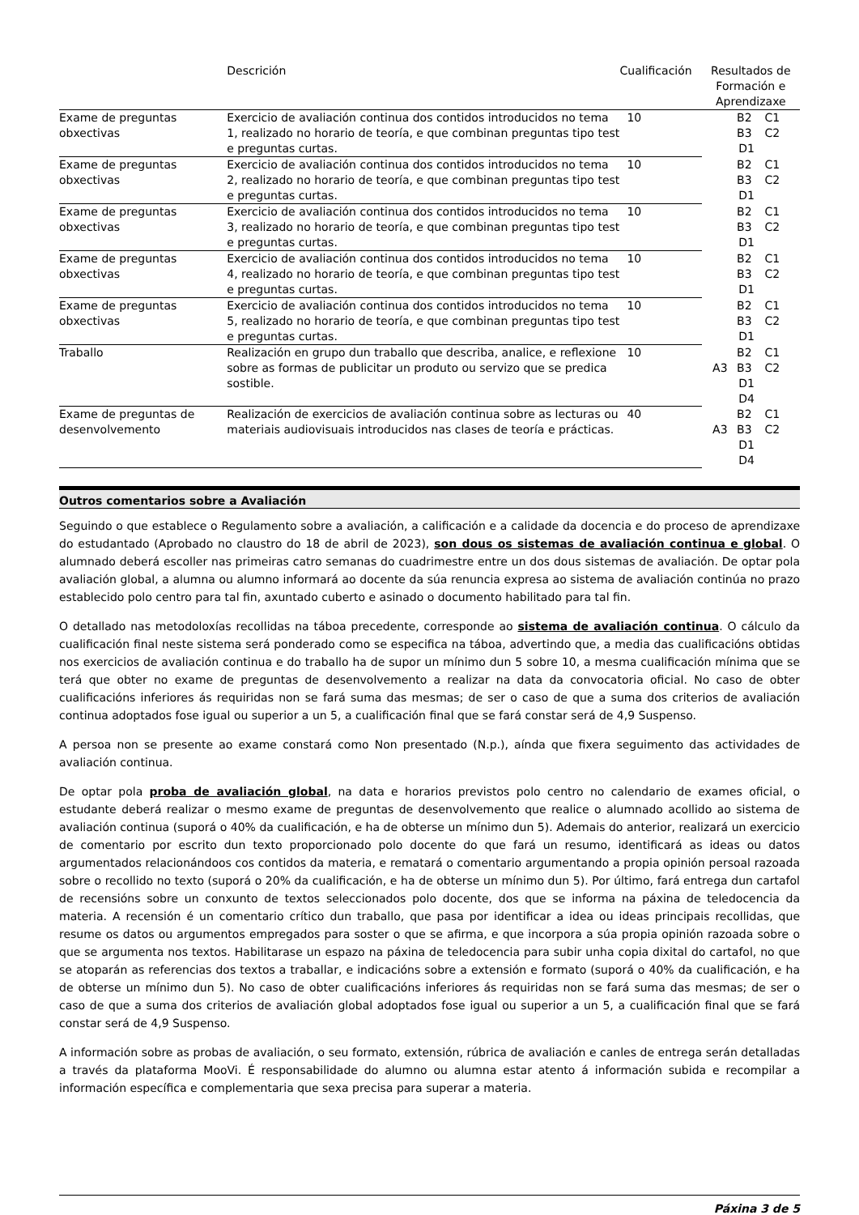| | Descrición | Cualificación | Resultados de Formación e Aprendizaxe |
| --- | --- | --- | --- |
| Exame de preguntas obxectivas | Exercicio de avaliación continua dos contidos introducidos no tema 1, realizado no horario de teoría, e que combinan preguntas tipo test e preguntas curtas. | 10 | B2 B3 C1 C2 D1 |
| Exame de preguntas obxectivas | Exercicio de avaliación continua dos contidos introducidos no tema 2, realizado no horario de teoría, e que combinan preguntas tipo test e preguntas curtas. | 10 | B2 B3 C1 C2 D1 |
| Exame de preguntas obxectivas | Exercicio de avaliación continua dos contidos introducidos no tema 3, realizado no horario de teoría, e que combinan preguntas tipo test e preguntas curtas. | 10 | B2 B3 C1 C2 D1 |
| Exame de preguntas obxectivas | Exercicio de avaliación continua dos contidos introducidos no tema 4, realizado no horario de teoría, e que combinan preguntas tipo test e preguntas curtas. | 10 | B2 B3 C1 C2 D1 |
| Exame de preguntas obxectivas | Exercicio de avaliación continua dos contidos introducidos no tema 5, realizado no horario de teoría, e que combinan preguntas tipo test e preguntas curtas. | 10 | B2 B3 C1 C2 D1 |
| Traballo | Realización en grupo dun traballo que describa, analice, e reflexione sobre as formas de publicitar un produto ou servizo que se predica sostible. | 10 | A3 B2 B3 C1 C2 D1 D4 |
| Exame de preguntas de desenvolvemento | Realización de exercicios de avaliación continua sobre as lecturas ou materiais audiovisuais introducidos nas clases de teoría e prácticas. | 40 | A3 B2 B3 C1 C2 D1 D4 |
Outros comentarios sobre a Avaliación
Seguindo o que establece o Regulamento sobre a avaliación, a calificación e a calidade da docencia e do proceso de aprendizaxe do estudantado (Aprobado no claustro do 18 de abril de 2023), son dous os sistemas de avaliación continua e global. O alumnado deberá escoller nas primeiras catro semanas do cuadrimestre entre un dos dous sistemas de avaliación. De optar pola avaliación global, a alumna ou alumno informará ao docente da súa renuncia expresa ao sistema de avaliación continúa no prazo establecido polo centro para tal fin, axuntado cuberto e asinado o documento habilitado para tal fin.
O detallado nas metodoloxías recollidas na táboa precedente, corresponde ao sistema de avaliación continua. O cálculo da cualificación final neste sistema será ponderado como se especifica na táboa, advertindo que, a media das cualificacións obtidas nos exercicios de avaliación continua e do traballo ha de supor un mínimo dun 5 sobre 10, a mesma cualificación mínima que se terá que obter no exame de preguntas de desenvolvemento a realizar na data da convocatoria oficial. No caso de obter cualificacións inferiores ás requiridas non se fará suma das mesmas; de ser o caso de que a suma dos criterios de avaliación continua adoptados fose igual ou superior a un 5, a cualificación final que se fará constar será de 4,9 Suspenso.
A persoa non se presente ao exame constará como Non presentado (N.p.), aínda que fixera seguimento das actividades de avaliación continua.
De optar pola proba de avaliación global, na data e horarios previstos polo centro no calendario de exames oficial, o estudante deberá realizar o mesmo exame de preguntas de desenvolvemento que realice o alumnado acollido ao sistema de avaliación continua (suporá o 40% da cualificación, e ha de obterse un mínimo dun 5). Ademais do anterior, realizará un exercicio de comentario por escrito dun texto proporcionado polo docente do que fará un resumo, identificará as ideas ou datos argumentados relacionándoos cos contidos da materia, e rematará o comentario argumentando a propia opinión persoal razoada sobre o recollido no texto (suporá o 20% da cualificación, e ha de obterse un mínimo dun 5). Por último, fará entrega dun cartafol de recensións sobre un conxunto de textos seleccionados polo docente, dos que se informa na páxina de teledocencia da materia. A recensión é un comentario crítico dun traballo, que pasa por identificar a idea ou ideas principais recollidas, que resume os datos ou argumentos empregados para soster o que se afirma, e que incorpora a súa propia opinión razoada sobre o que se argumenta nos textos. Habilitarase un espazo na páxina de teledocencia para subir unha copia dixital do cartafol, no que se atoparán as referencias dos textos a traballar, e indicacións sobre a extensión e formato (suporá o 40% da cualificación, e ha de obterse un mínimo dun 5). No caso de obter cualificacións inferiores ás requiridas non se fará suma das mesmas; de ser o caso de que a suma dos criterios de avaliación global adoptados fose igual ou superior a un 5, a cualificación final que se fará constar será de 4,9 Suspenso.
A información sobre as probas de avaliación, o seu formato, extensión, rúbrica de avaliación e canles de entrega serán detalladas a través da plataforma MooVi. É responsabilidade do alumno ou alumna estar atento á información subida e recompilar a información específica e complementaria que sexa precisa para superar a materia.
Páxina 3 de 5